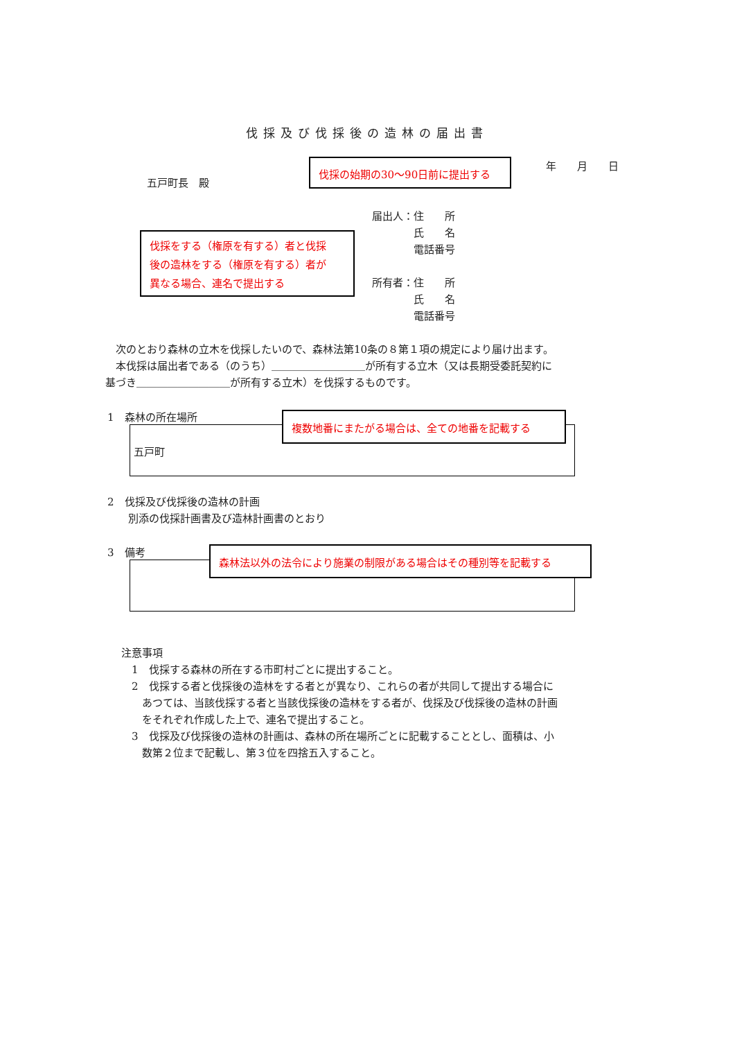伐採及び伐採後の造林の届出書
伐採の始期の30～90日前に提出する
年　　月　　日
五戸町長　殿
届出人：住　　所
　　　　氏　　名
　　　　電話番号
所有者：住　　所
　　　　氏　　名
　　　　電話番号
伐採をする（権原を有する）者と伐採
後の造林をする（権原を有する）者が
異なる場合、連名で提出する
　次のとおり森林の立木を伐採したいので、森林法第10条の８第１項の規定により届け出ます。
　本伐採は届出者である（のうち）＿＿＿＿＿＿＿＿＿が所有する立木（又は長期受委託契約に
基づき＿＿＿＿＿＿＿＿＿が所有する立木）を伐採するものです。
1　森林の所在場所
五戸町
複数地番にまたがる場合は、全ての地番を記載する
2　伐採及び伐採後の造林の計画
　　別添の伐採計画書及び造林計画書のとおり
3　備考
森林法以外の法令により施業の制限がある場合はその種別等を記載する
注意事項
　1　伐採する森林の所在する市町村ごとに提出すること。
　2　伐採する者と伐採後の造林をする者とが異なり、これらの者が共同して提出する場合に
　　あつては、当該伐採する者と当該伐採後の造林をする者が、伐採及び伐採後の造林の計画
　　をそれぞれ作成した上で、連名で提出すること。
　3　伐採及び伐採後の造林の計画は、森林の所在場所ごとに記載することとし、面積は、小
　　数第２位まで記載し、第３位を四捨五入すること。